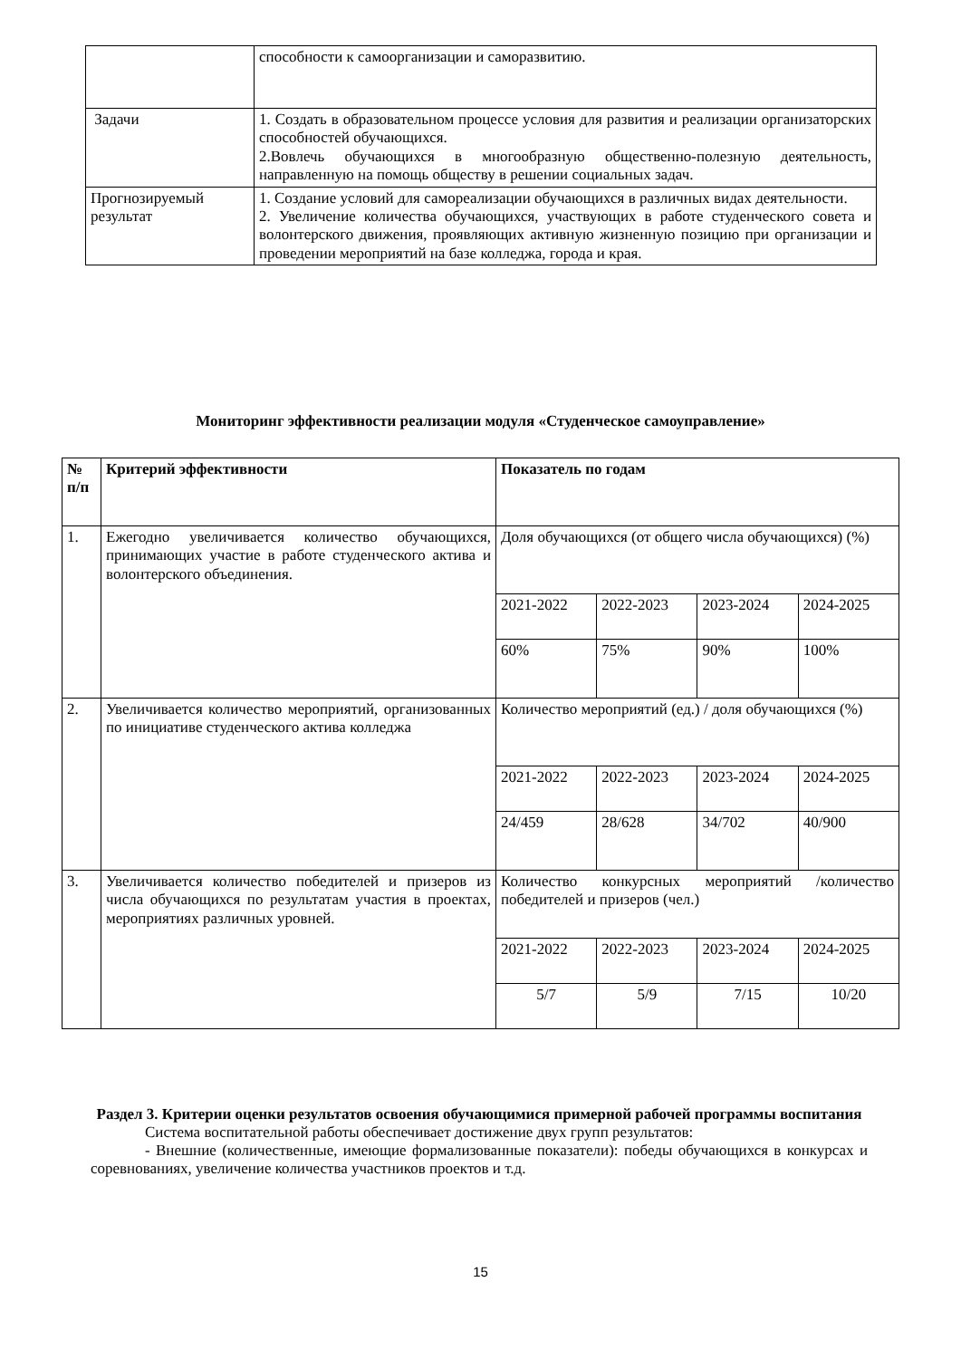| | способности к самоорганизации и саморазвитию. |
| Задачи | 1. Создать в образовательном процессе условия для развития и реализации организаторских способностей обучающихся. 2.Вовлечь обучающихся в многообразную общественно-полезную деятельность, направленную на помощь обществу в решении социальных задач. |
| Прогнозируемый результат | 1. Создание условий для самореализации обучающихся в различных видах деятельности. 2. Увеличение количества обучающихся, участвующих в работе студенческого совета и волонтерского движения, проявляющих активную жизненную позицию при организации и проведении мероприятий на базе колледжа, города и края. |
Мониторинг эффективности реализации модуля «Студенческое самоуправление»
| № п/п | Критерий эффективности | Показатель по годам | | | |
| --- | --- | --- | --- | --- | --- |
| 1. | Ежегодно увеличивается количество обучающихся, принимающих участие в работе студенческого актива и волонтерского объединения. | Доля обучающихся (от общего числа обучающихся) (%) | | | |
| | | 2021-2022 | 2022-2023 | 2023-2024 | 2024-2025 |
| | | 60% | 75% | 90% | 100% |
| 2. | Увеличивается количество мероприятий, организованных по инициативе студенческого актива колледжа | Количество мероприятий (ед.) / доля обучающихся (%) | | | |
| | | 2021-2022 | 2022-2023 | 2023-2024 | 2024-2025 |
| | | 24/459 | 28/628 | 34/702 | 40/900 |
| 3. | Увеличивается количество победителей и призеров из числа обучающихся по результатам участия в проектах, мероприятиях различных уровней. | Количество конкурсных мероприятий /количество победителей и призеров (чел.) | | | |
| | | 2021-2022 | 2022-2023 | 2023-2024 | 2024-2025 |
| | | 5/7 | 5/9 | 7/15 | 10/20 |
Раздел 3. Критерии оценки результатов освоения обучающимися примерной рабочей программы воспитания
Система воспитательной работы обеспечивает достижение двух групп результатов:
- Внешние (количественные, имеющие формализованные показатели): победы обучающихся в конкурсах и соревнованиях, увеличение количества участников проектов и т.д.
15